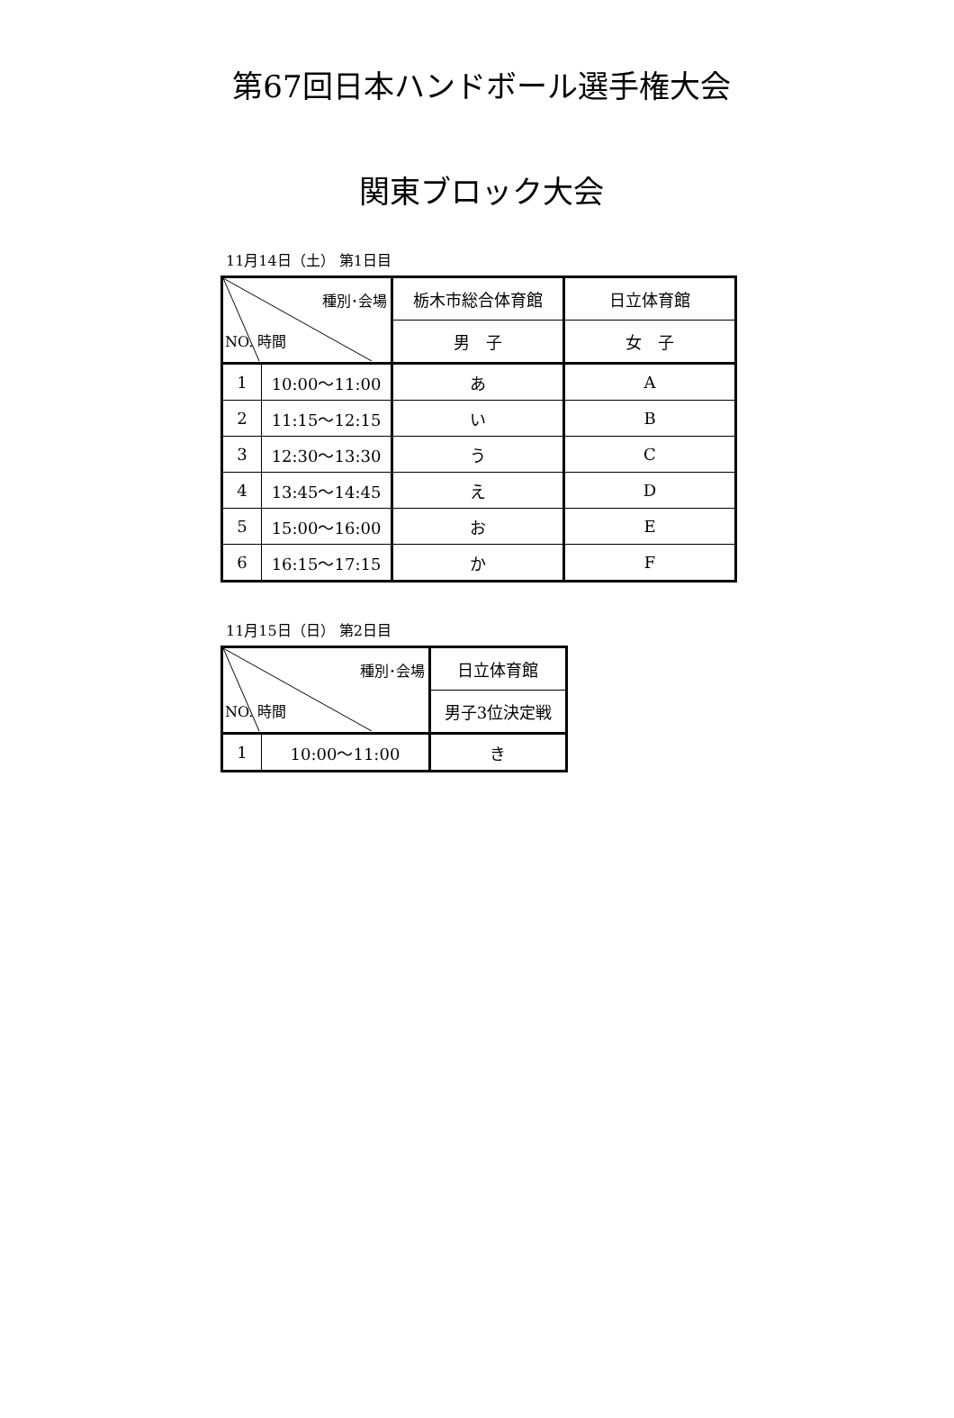第67回日本ハンドボール選手権大会
関東ブロック大会
11月14日（土） 第1日目
| 種別･会場 NO. 時間 | | 栃木市総合体育館 | 日立体育館 |
| | | 男 子 | 女 子 |
| 1 | 10:00～11:00 | あ | A |
| 2 | 11:15～12:15 | い | B |
| 3 | 12:30～13:30 | う | C |
| 4 | 13:45～14:45 | え | D |
| 5 | 15:00～16:00 | お | E |
| 6 | 16:15～17:15 | か | F |
11月15日（日） 第2日目
| 種別･会場 NO. 時間 | | 日立体育館 |
| | | 男子3位決定戦 |
| 1 | 10:00～11:00 | き |